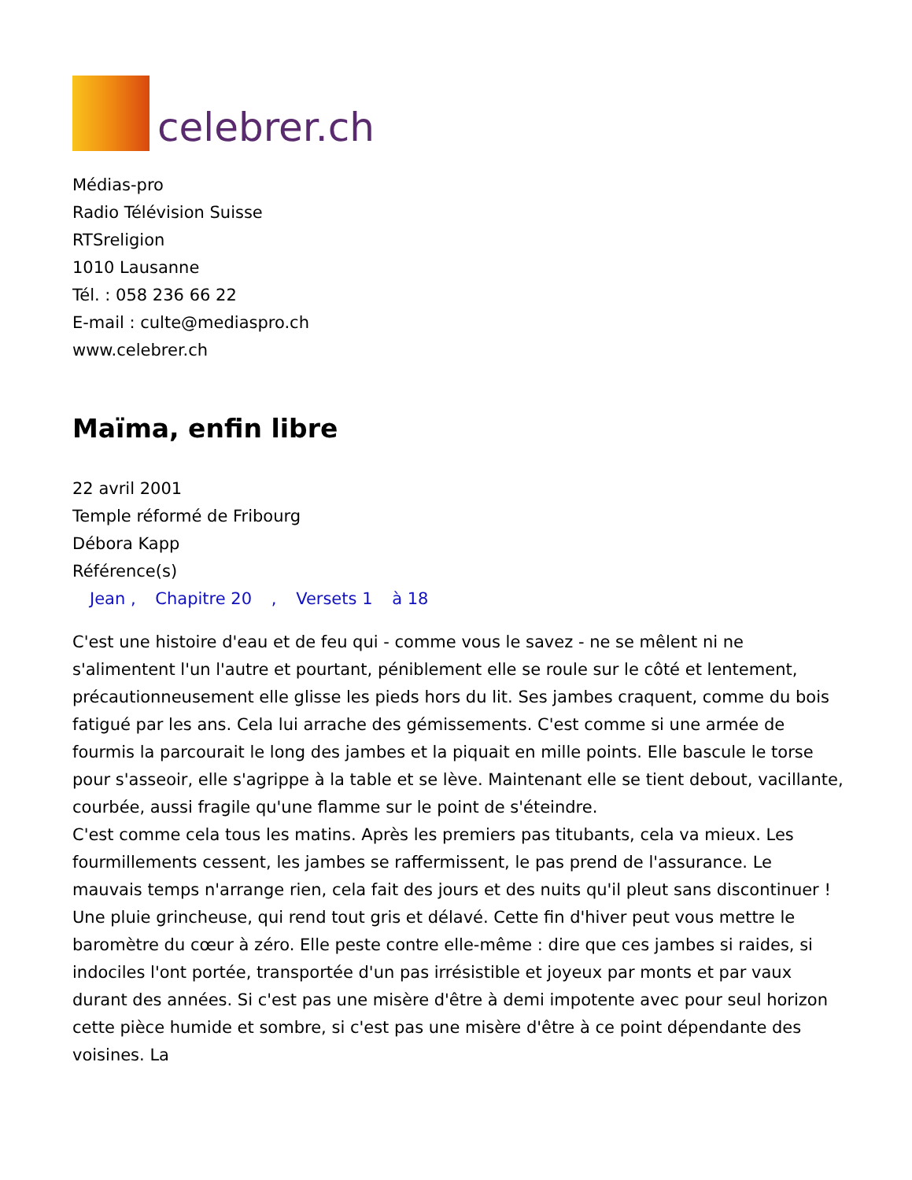celebrer.ch
Médias-pro
Radio Télévision Suisse
RTSreligion
1010 Lausanne
Tél. : 058 236 66 22
E-mail : culte@mediaspro.ch
www.celebrer.ch
Maïma, enfin libre
22 avril 2001
Temple réformé de Fribourg
Débora Kapp
Référence(s)
Jean , Chapitre 20 , Versets 1 à 18
C'est une histoire d'eau et de feu qui - comme vous le savez - ne se mêlent ni ne s'alimentent l'un l'autre et pourtant, péniblement elle se roule sur le côté et lentement, précautionneusement elle glisse les pieds hors du lit. Ses jambes craquent, comme du bois fatigué par les ans. Cela lui arrache des gémissements. C'est comme si une armée de fourmis la parcourait le long des jambes et la piquait en mille points. Elle bascule le torse pour s'asseoir, elle s'agrippe à la table et se lève. Maintenant elle se tient debout, vacillante, courbée, aussi fragile qu'une flamme sur le point de s'éteindre.
C'est comme cela tous les matins. Après les premiers pas titubants, cela va mieux. Les fourmillements cessent, les jambes se raffermissent, le pas prend de l'assurance. Le mauvais temps n'arrange rien, cela fait des jours et des nuits qu'il pleut sans discontinuer ! Une pluie grincheuse, qui rend tout gris et délavé. Cette fin d'hiver peut vous mettre le baromètre du cœur à zéro. Elle peste contre elle-même : dire que ces jambes si raides, si indociles l'ont portée, transportée d'un pas irrésistible et joyeux par monts et par vaux durant des années. Si c'est pas une misère d'être à demi impotente avec pour seul horizon cette pièce humide et sombre, si c'est pas une misère d'être à ce point dépendante des voisines. La